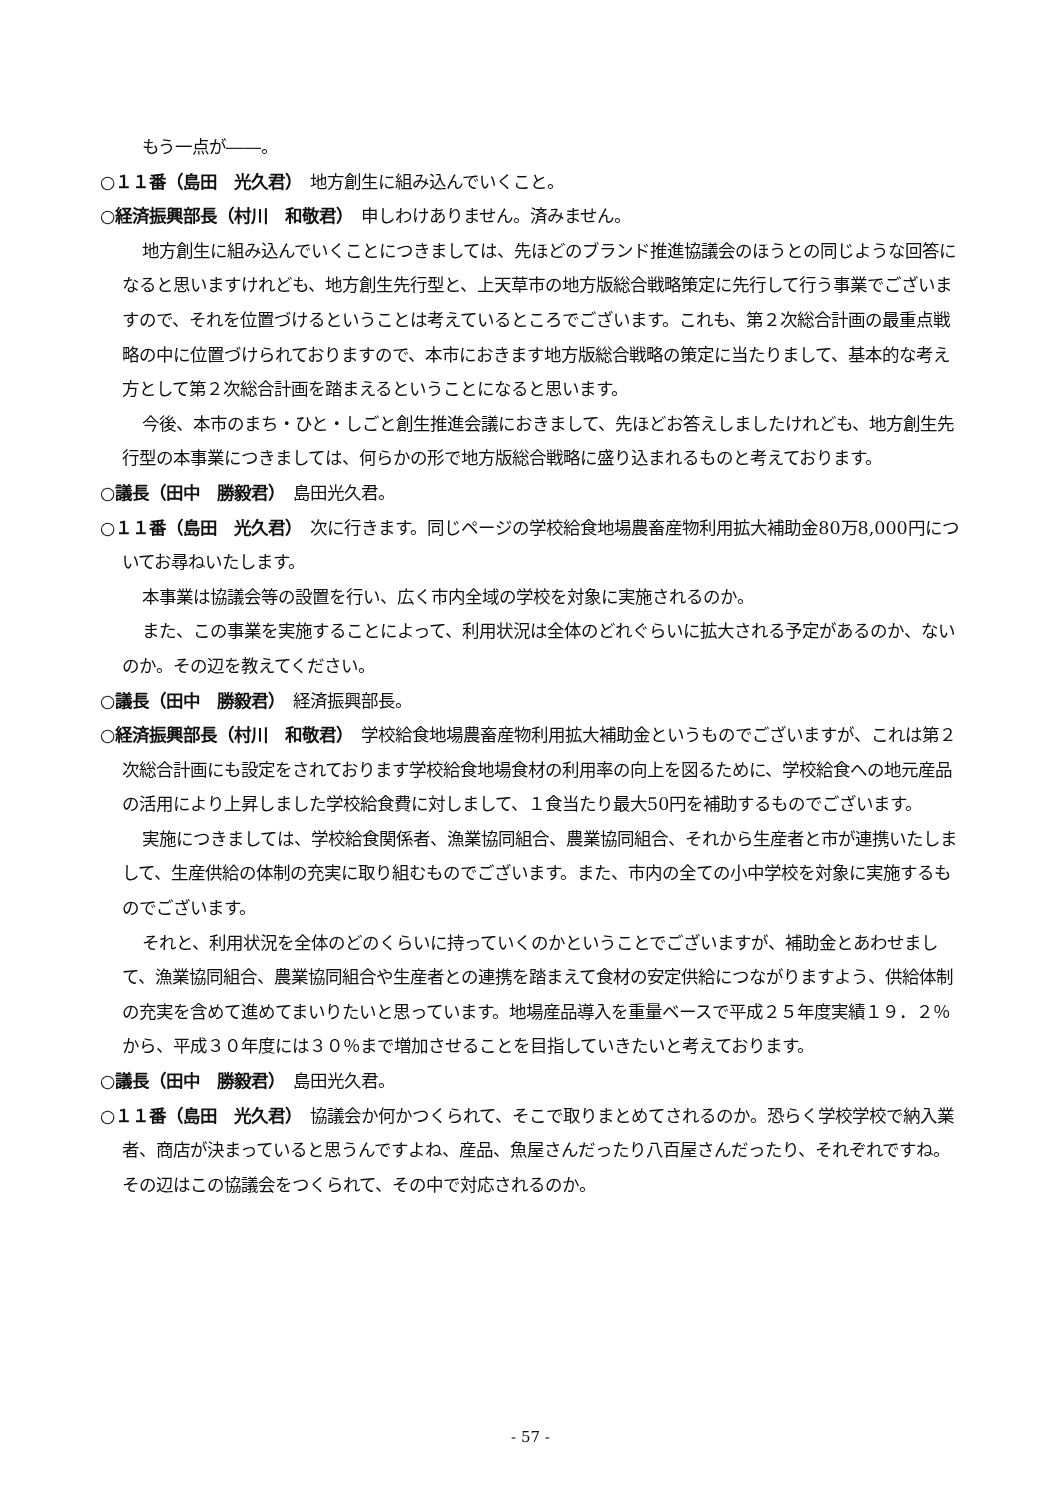もう一点が――。
○１１番（島田　光久君）　地方創生に組み込んでいくこと。
○経済振興部長（村川　和敬君）　申しわけありません。済みません。
地方創生に組み込んでいくことにつきましては、先ほどのブランド推進協議会のほうとの同じような回答になると思いますけれども、地方創生先行型と、上天草市の地方版総合戦略策定に先行して行う事業でございますので、それを位置づけるということは考えているところでございます。これも、第２次総合計画の最重点戦略の中に位置づけられておりますので、本市におきます地方版総合戦略の策定に当たりまして、基本的な考え方として第２次総合計画を踏まえるということになると思います。
今後、本市のまち・ひと・しごと創生推進会議におきまして、先ほどお答えしましたけれども、地方創生先行型の本事業につきましては、何らかの形で地方版総合戦略に盛り込まれるものと考えております。
○議長（田中　勝毅君）　島田光久君。
○１１番（島田　光久君）　次に行きます。同じページの学校給食地場農畜産物利用拡大補助金80万8,000円についてお尋ねいたします。
本事業は協議会等の設置を行い、広く市内全域の学校を対象に実施されるのか。
また、この事業を実施することによって、利用状況は全体のどれぐらいに拡大される予定があるのか、ないのか。その辺を教えてください。
○議長（田中　勝毅君）　経済振興部長。
○経済振興部長（村川　和敬君）　学校給食地場農畜産物利用拡大補助金というものでございますが、これは第２次総合計画にも設定をされております学校給食地場食材の利用率の向上を図るために、学校給食への地元産品の活用により上昇しました学校給食費に対しまして、１食当たり最大50円を補助するものでございます。
実施につきましては、学校給食関係者、漁業協同組合、農業協同組合、それから生産者と市が連携いたしまして、生産供給の体制の充実に取り組むものでございます。また、市内の全ての小中学校を対象に実施するものでございます。
それと、利用状況を全体のどのくらいに持っていくのかということでございますが、補助金とあわせまして、漁業協同組合、農業協同組合や生産者との連携を踏まえて食材の安定供給につながりますよう、供給体制の充実を含めて進めてまいりたいと思っています。地場産品導入を重量ベースで平成２５年度実績１９．２％から、平成３０年度には３０％まで増加させることを目指していきたいと考えております。
○議長（田中　勝毅君）　島田光久君。
○１１番（島田　光久君）　協議会か何かつくられて、そこで取りまとめてされるのか。恐らく学校学校で納入業者、商店が決まっていると思うんですよね、産品、魚屋さんだったり八百屋さんだったり、それぞれですね。その辺はこの協議会をつくられて、その中で対応されるのか。
- 57 -